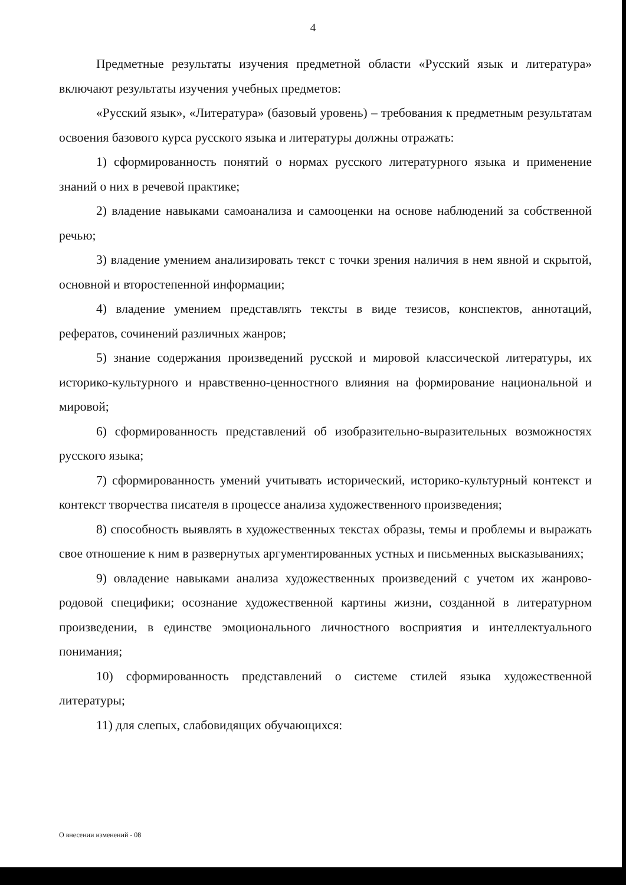4
Предметные результаты изучения предметной области «Русский язык и литература» включают результаты изучения учебных предметов:
«Русский язык», «Литература» (базовый уровень) – требования к предметным результатам освоения базового курса русского языка и литературы должны отражать:
1) сформированность понятий о нормах русского литературного языка и применение знаний о них в речевой практике;
2) владение навыками самоанализа и самооценки на основе наблюдений за собственной речью;
3) владение умением анализировать текст с точки зрения наличия в нем явной и скрытой, основной и второстепенной информации;
4) владение умением представлять тексты в виде тезисов, конспектов, аннотаций, рефератов, сочинений различных жанров;
5) знание содержания произведений русской и мировой классической литературы, их историко-культурного и нравственно-ценностного влияния на формирование национальной и мировой;
6) сформированность представлений об изобразительно-выразительных возможностях русского языка;
7) сформированность умений учитывать исторический, историко-культурный контекст и контекст творчества писателя в процессе анализа художественного произведения;
8) способность выявлять в художественных текстах образы, темы и проблемы и выражать свое отношение к ним в развернутых аргументированных устных и письменных высказываниях;
9) овладение навыками анализа художественных произведений с учетом их жанрово-родовой специфики; осознание художественной картины жизни, созданной в литературном произведении, в единстве эмоционального личностного восприятия и интеллектуального понимания;
10) сформированность представлений о системе стилей языка художественной литературы;
11) для слепых, слабовидящих обучающихся:
О внесении изменений - 08